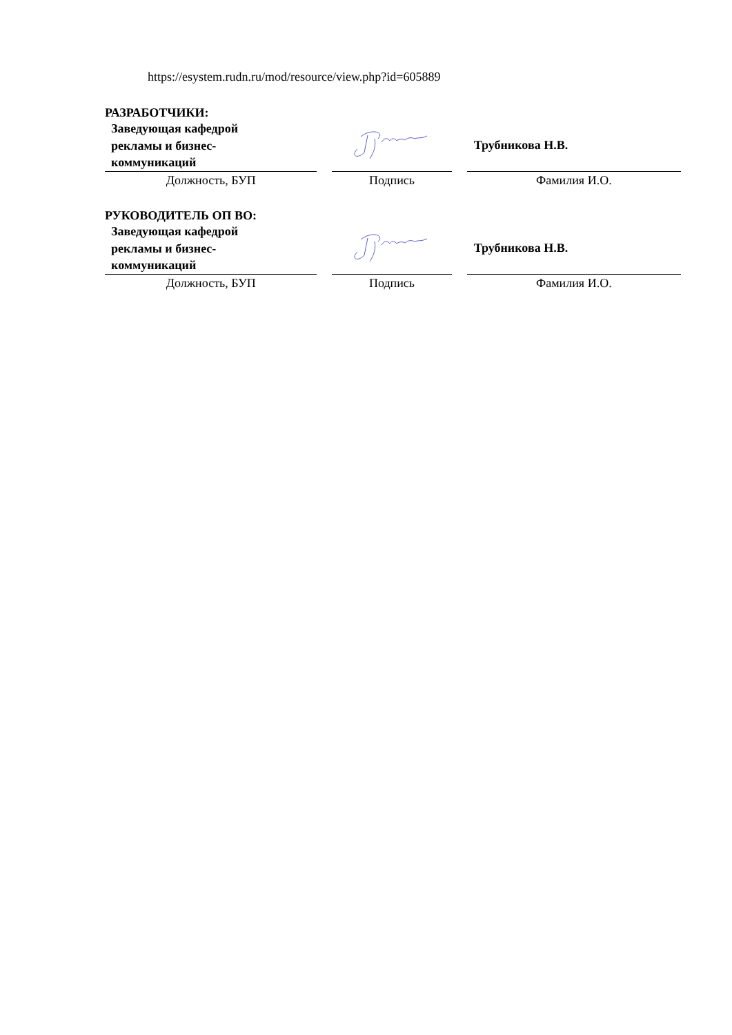https://esystem.rudn.ru/mod/resource/view.php?id=605889
РАЗРАБОТЧИКИ:
| Заведующая кафедрой рекламы и бизнес- коммуникаций | | | | Трубникова Н.В. |
| Должность, БУП | | Подпись | | Фамилия И.О. |
РУКОВОДИТЕЛЬ ОП ВО:
| Заведующая кафедрой рекламы и бизнес- коммуникаций | | | | Трубникова Н.В. |
| Должность, БУП | | Подпись | | Фамилия И.О. |